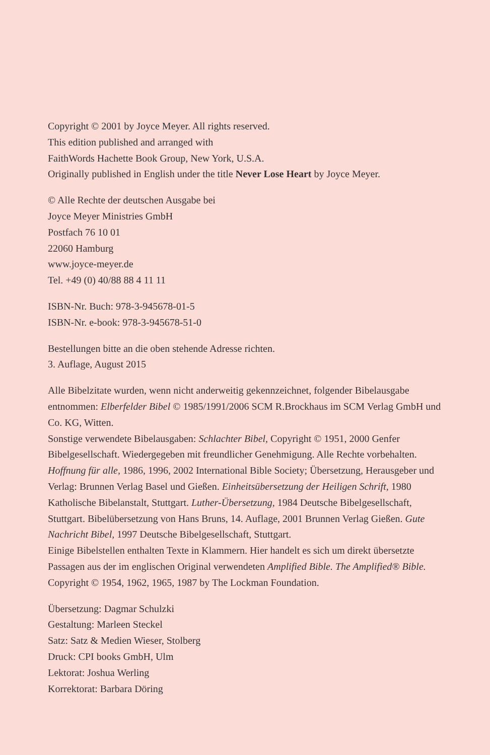Copyright © 2001 by Joyce Meyer. All rights reserved.
This edition published and arranged with
FaithWords Hachette Book Group, New York, U.S.A.
Originally published in English under the title Never Lose Heart by Joyce Meyer.
© Alle Rechte der deutschen Ausgabe bei
Joyce Meyer Ministries GmbH
Postfach 76 10 01
22060 Hamburg
www.joyce-meyer.de
Tel. +49 (0) 40/88 88 4 11 11
ISBN-Nr. Buch: 978-3-945678-01-5
ISBN-Nr. e-book: 978-3-945678-51-0
Bestellungen bitte an die oben stehende Adresse richten.
3. Auflage, August 2015
Alle Bibelzitate wurden, wenn nicht anderweitig gekennzeichnet, folgender Bibelausgabe entnommen: Elberfelder Bibel © 1985/1991/2006 SCM R.Brockhaus im SCM Verlag GmbH und Co. KG, Witten.
Sonstige verwendete Bibelausgaben: Schlachter Bibel, Copyright © 1951, 2000 Genfer Bibelgesellschaft. Wiedergegeben mit freundlicher Genehmigung. Alle Rechte vorbehalten. Hoffnung für alle, 1986, 1996, 2002 International Bible Society; Übersetzung, Herausgeber und Verlag: Brunnen Verlag Basel und Gießen. Einheitsübersetzung der Heiligen Schrift, 1980 Katholische Bibelanstalt, Stuttgart. Luther-Übersetzung, 1984 Deutsche Bibelgesellschaft, Stuttgart. Bibelübersetzung von Hans Bruns, 14. Auflage, 2001 Brunnen Verlag Gießen. Gute Nachricht Bibel, 1997 Deutsche Bibelgesellschaft, Stuttgart.
Einige Bibelstellen enthalten Texte in Klammern. Hier handelt es sich um direkt übersetzte Passagen aus der im englischen Original verwendeten Amplified Bible. The Amplified® Bible. Copyright © 1954, 1962, 1965, 1987 by The Lockman Foundation.
Übersetzung: Dagmar Schulzki
Gestaltung: Marleen Steckel
Satz: Satz & Medien Wieser, Stolberg
Druck: CPI books GmbH, Ulm
Lektorat: Joshua Werling
Korrektorat: Barbara Döring